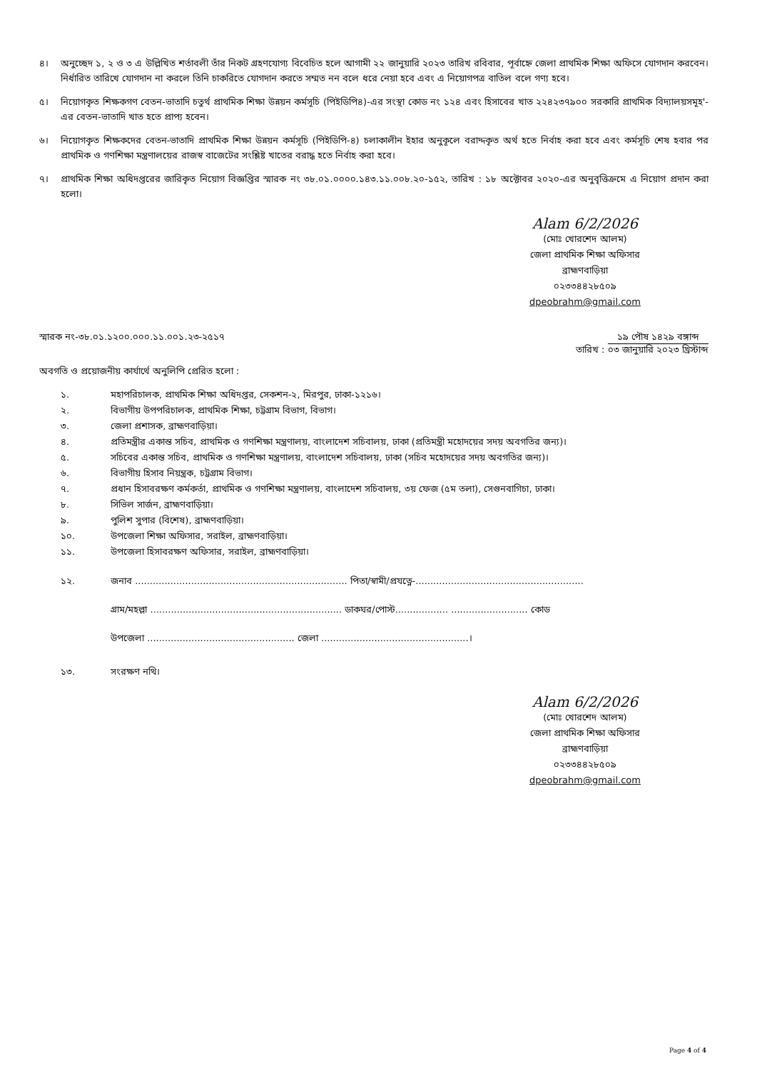৪। অনুচ্ছেদ ১, ২ ও ৩ এ উল্লিখিত শর্তাবলী তাঁর নিকট গ্রহণযোগ্য বিবেচিত হলে আগামী ২২ জানুয়ারি ২০২৩ তারিখ রবিবার, পূর্বাহ্নে জেলা প্রাথমিক শিক্ষা অফিসে যোগদান করবেন। নির্ধারিত তারিখে যোগদান না করলে তিনি চাকরিতে যোগদান করতে সম্মত নন বলে ধরে নেয়া হবে এবং এ নিয়োগপত্র বাতিল বলে গণ্য হবে।
৫। নিয়োগকৃত শিক্ষকগণ বেতন-ভাতাদি চতুর্থ প্রাথমিক শিক্ষা উন্নয়ন কর্মসূচি (পিইডিপি৪)-এর সংস্থা কোড নং ১২৪ এবং হিসাবের খাত ২২৪২৩৭৯০০ সরকারি প্রাথমিক বিদ্যালয়সমূহ'-এর বেতন-ভাতাদি খাত হতে প্রাপ্য হবেন।
৬। নিয়োগকৃত শিক্ষকদের বেতন-ভাতাদি প্রাথমিক শিক্ষা উন্নয়ন কর্মসূচি (পিইডিপি-৪) চলাকালীন ইহার অনুকূলে বরাদ্দকৃত অর্থ হতে নির্বাহ করা হবে এবং কর্মসূচি শেষ হবার পর প্রাথমিক ও গণশিক্ষা মন্ত্রণালয়ের রাজস্ব বাজেটের সংশ্লিষ্ট খাতের বরাদ্ধ হতে নির্বাহ করা হবে।
৭। প্রাথমিক শিক্ষা অধিদপ্তরের জারিকৃত নিয়োগ বিজ্ঞপ্তির স্মারক নং ৩৮.০১.০০০০.১৪৩.১১.০০৮.২০-১৫২, তারিখ : ১৮ অক্টোবর ২০২০-এর অনুবৃত্তিক্রমে এ নিয়োগ প্রদান করা হলো।
Alam 6/2/2026
(মোঃ খোরশেদ আলম)
জেলা প্রাথমিক শিক্ষা অফিসার
ব্রাহ্মণবাড়িয়া
০২৩৩৪৪২৮৫০৯
dpeobrahm@gmail.com
স্মারক নং-৩৮.০১.১২০০.০০০.১১.০০১.২৩-২৫১৭ তারিখ : ১৯ পৌষ ১৪২৯ বঙ্গাব্দ ০৩ জানুয়ারি ২০২৩ খ্রিস্টাব্দ
অবগতি ও প্রয়োজনীয় কার্যার্থে অনুলিপি প্রেরিত হলো :
১. মহাপরিচালক, প্রাথমিক শিক্ষা অধিদপ্তর, সেকশন-২, মিরপুর, ঢাকা-১২১৬।
২. বিভাগীয় উপপরিচালক, প্রাথমিক শিক্ষা, চট্টগ্রাম বিভাগ, বিভাগ।
৩. জেলা প্রশাসক, ব্রাহ্মণবাড়িয়া।
৪. প্রতিমন্ত্রীর একান্ত সচিব, প্রাথমিক ও গণশিক্ষা মন্ত্রণালয়, বাংলাদেশ সচিবালয়, ঢাকা (প্রতিমন্ত্রী মহোদয়ের সদয় অবগতির জন্য)।
৫. সচিবের একান্ত সচিব, প্রাথমিক ও গণশিক্ষা মন্ত্রণালয়, বাংলাদেশ সচিবালয়, ঢাকা (সচিব মহোদয়ের সদয় অবগতির জন্য)।
৬. বিভাগীয় হিসাব নিয়ন্ত্রক, চট্টগ্রাম বিভাগ।
৭. প্রধান হিসাবরক্ষণ কর্মকর্তা, প্রাথমিক ও গণশিক্ষা মন্ত্রণালয়, বাংলাদেশ সচিবালয়, ৩য় ফেজ (৫ম তলা), সেগুনবাগিচা, ঢাকা।
৮. সিভিল সার্জন, ব্রাহ্মণবাড়িয়া।
৯. পুলিশ সুপার (বিশেষ), ব্রাহ্মণবাড়িয়া।
১০. উপজেলা শিক্ষা অফিসার, সরাইল, ব্রাহ্মণবাড়িয়া।
১১. উপজেলা হিসাবরক্ষণ অফিসার, সরাইল, ব্রাহ্মণবাড়িয়া।
১২. জনাব ........................................................................ পিতা/স্বামী/প্রযত্নে-.........................................................
গ্রাম/মহল্লা ................................................................. ডাকঘর/পোস্ট.................. .......................... কোড
উপজেলা .................................................. জেলা ..................................................।
১৩. সংরক্ষণ নথি।
Alam 6/2/2026
(মোঃ খোরশেদ আলম)
জেলা প্রাথমিক শিক্ষা অফিসার
ব্রাহ্মণবাড়িয়া
০২৩৩৪৪২৮৫০৯
dpeobrahm@gmail.com
Page 4 of 4